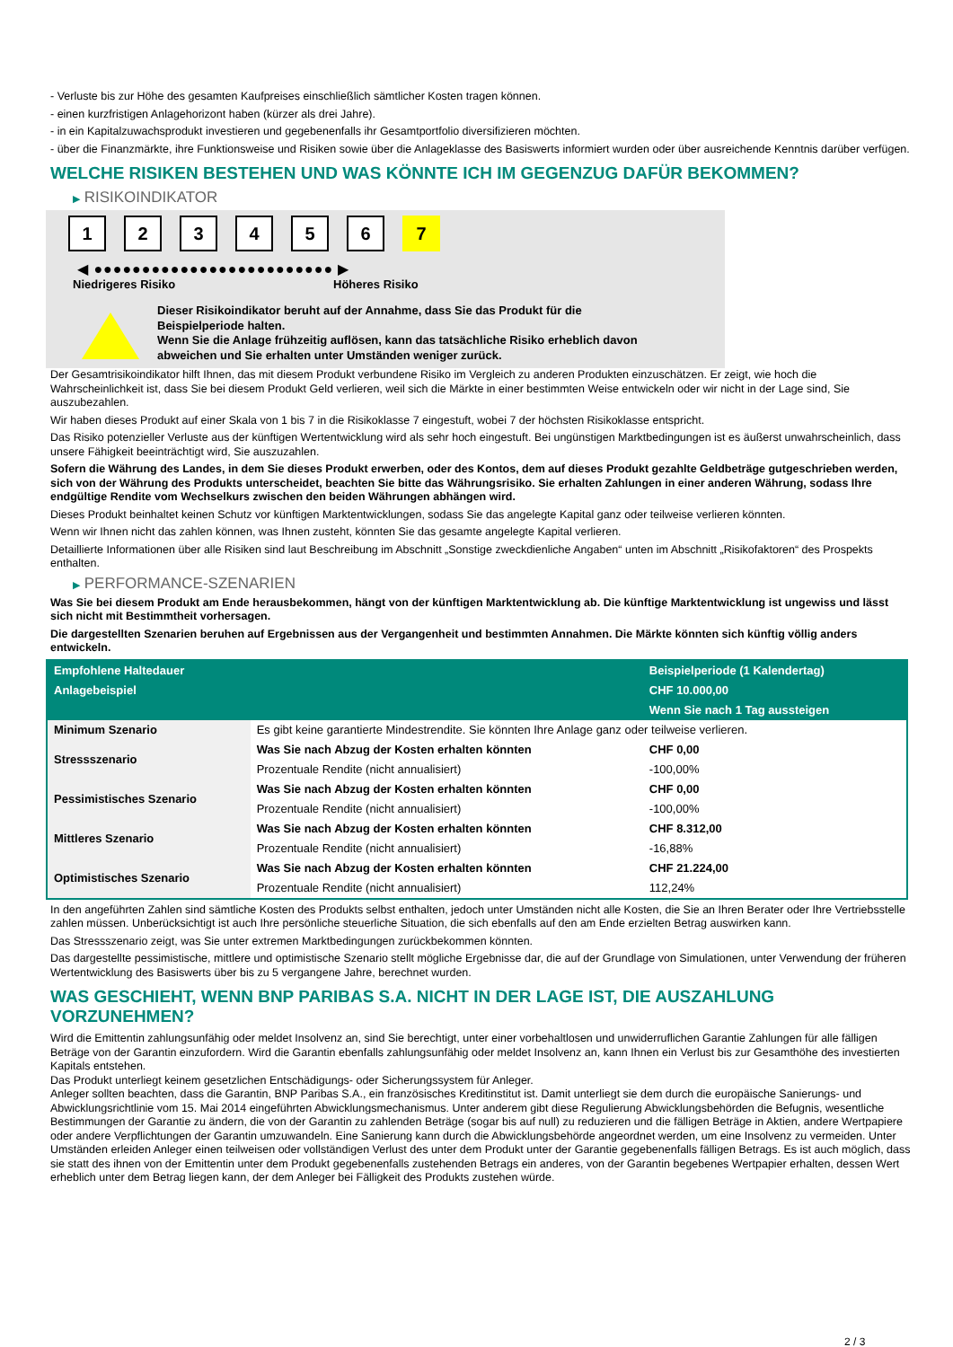- Verluste bis zur Höhe des gesamten Kaufpreises einschließlich sämtlicher Kosten tragen können.
- einen kurzfristigen Anlagehorizont haben (kürzer als drei Jahre).
- in ein Kapitalzuwachsprodukt investieren und gegebenenfalls ihr Gesamtportfolio diversifizieren möchten.
- über die Finanzmärkte, ihre Funktionsweise und Risiken sowie über die Anlageklasse des Basiswerts informiert wurden oder über ausreichende Kenntnis darüber verfügen.
WELCHE RISIKEN BESTEHEN UND WAS KÖNNTE ICH IM GEGENZUG DAFÜR BEKOMMEN?
▶ RISIKOINDIKATOR
1 2 3 4 5 6 7
◀ ●●●●●●●●●●●●●●●●●●●●●●●●● ▶
Niedrigeres Risiko Höheres Risiko
Dieser Risikoindikator beruht auf der Annahme, dass Sie das Produkt für die
Beispielperiode halten.
Wenn Sie die Anlage frühzeitig auflösen, kann das tatsächliche Risiko erheblich davon
abweichen und Sie erhalten unter Umständen weniger zurück.
Der Gesamtrisikoindikator hilft Ihnen, das mit diesem Produkt verbundene Risiko im Vergleich zu anderen Produkten einzuschätzen. Er zeigt, wie hoch die Wahrscheinlichkeit ist, dass Sie bei diesem Produkt Geld verlieren, weil sich die Märkte in einer bestimmten Weise entwickeln oder wir nicht in der Lage sind, Sie auszubezahlen.
Wir haben dieses Produkt auf einer Skala von 1 bis 7 in die Risikoklasse 7 eingestuft, wobei 7 der höchsten Risikoklasse entspricht.
Das Risiko potenzieller Verluste aus der künftigen Wertentwicklung wird als sehr hoch eingestuft. Bei ungünstigen Marktbedingungen ist es äußerst unwahrscheinlich, dass unsere Fähigkeit beeinträchtigt wird, Sie auszuzahlen.
Sofern die Währung des Landes, in dem Sie dieses Produkt erwerben, oder des Kontos, dem auf dieses Produkt gezahlte Geldbeträge gutgeschrieben werden, sich von der Währung des Produkts unterscheidet, beachten Sie bitte das Währungsrisiko. Sie erhalten Zahlungen in einer anderen Währung, sodass Ihre endgültige Rendite vom Wechselkurs zwischen den beiden Währungen abhängen wird.
Dieses Produkt beinhaltet keinen Schutz vor künftigen Marktentwicklungen, sodass Sie das angelegte Kapital ganz oder teilweise verlieren könnten.
Wenn wir Ihnen nicht das zahlen können, was Ihnen zusteht, könnten Sie das gesamte angelegte Kapital verlieren.
Detaillierte Informationen über alle Risiken sind laut Beschreibung im Abschnitt „Sonstige zweckdienliche Angaben“ unten im Abschnitt „Risikofaktoren“ des Prospekts enthalten.
▶ PERFORMANCE-SZENARIEN
Was Sie bei diesem Produkt am Ende herausbekommen, hängt von der künftigen Marktentwicklung ab. Die künftige Marktentwicklung ist ungewiss und lässt sich nicht mit Bestimmtheit vorhersagen.
Die dargestellten Szenarien beruhen auf Ergebnissen aus der Vergangenheit und bestimmten Annahmen. Die Märkte könnten sich künftig völlig anders entwickeln.
| Empfohlene Haltedauer | | Beispielperiode (1 Kalendertag) |
| Anlagebeispiel | | CHF 10.000,00 |
| | | Wenn Sie nach 1 Tag aussteigen |
| Minimum Szenario | Es gibt keine garantierte Mindestrendite. Sie könnten Ihre Anlage ganz oder teilweise verlieren. | |
| Stressszenario | Was Sie nach Abzug der Kosten erhalten könnten | CHF 0,00 |
| | Prozentuale Rendite (nicht annualisiert) | -100,00% |
| Pessimistisches Szenario | Was Sie nach Abzug der Kosten erhalten könnten | CHF 0,00 |
| | Prozentuale Rendite (nicht annualisiert) | -100,00% |
| Mittleres Szenario | Was Sie nach Abzug der Kosten erhalten könnten | CHF 8.312,00 |
| | Prozentuale Rendite (nicht annualisiert) | -16,88% |
| Optimistisches Szenario | Was Sie nach Abzug der Kosten erhalten könnten | CHF 21.224,00 |
| | Prozentuale Rendite (nicht annualisiert) | 112,24% |
In den angeführten Zahlen sind sämtliche Kosten des Produkts selbst enthalten, jedoch unter Umständen nicht alle Kosten, die Sie an Ihren Berater oder Ihre Vertriebsstelle zahlen müssen. Unberücksichtigt ist auch Ihre persönliche steuerliche Situation, die sich ebenfalls auf den am Ende erzielten Betrag auswirken kann.
Das Stressszenario zeigt, was Sie unter extremen Marktbedingungen zurückbekommen könnten.
Das dargestellte pessimistische, mittlere und optimistische Szenario stellt mögliche Ergebnisse dar, die auf der Grundlage von Simulationen, unter Verwendung der früheren Wertentwicklung des Basiswerts über bis zu 5 vergangene Jahre, berechnet wurden.
WAS GESCHIEHT, WENN BNP PARIBAS S.A. NICHT IN DER LAGE IST, DIE AUSZAHLUNG VORZUNEHMEN?
Wird die Emittentin zahlungsunfähig oder meldet Insolvenz an, sind Sie berechtigt, unter einer vorbehaltlosen und unwiderruflichen Garantie Zahlungen für alle fälligen Beträge von der Garantin einzufordern. Wird die Garantin ebenfalls zahlungsunfähig oder meldet Insolvenz an, kann Ihnen ein Verlust bis zur Gesamthöhe des investierten Kapitals entstehen.
Das Produkt unterliegt keinem gesetzlichen Entschädigungs- oder Sicherungssystem für Anleger.
Anleger sollten beachten, dass die Garantin, BNP Paribas S.A., ein französisches Kreditinstitut ist. Damit unterliegt sie dem durch die europäische Sanierungs- und Abwicklungsrichtlinie vom 15. Mai 2014 eingeführten Abwicklungsmechanismus. Unter anderem gibt diese Regulierung Abwicklungsbehörden die Befugnis, wesentliche Bestimmungen der Garantie zu ändern, die von der Garantin zu zahlenden Beträge (sogar bis auf null) zu reduzieren und die fälligen Beträge in Aktien, andere Wertpapiere oder andere Verpflichtungen der Garantin umzuwandeln. Eine Sanierung kann durch die Abwicklungsbehörde angeordnet werden, um eine Insolvenz zu vermeiden. Unter Umständen erleiden Anleger einen teilweisen oder vollständigen Verlust des unter dem Produkt unter der Garantie gegebenenfalls fälligen Betrags. Es ist auch möglich, dass sie statt des ihnen von der Emittentin unter dem Produkt gegebenenfalls zustehenden Betrags ein anderes, von der Garantin begebenes Wertpapier erhalten, dessen Wert erheblich unter dem Betrag liegen kann, der dem Anleger bei Fälligkeit des Produkts zustehen würde.
2 / 3